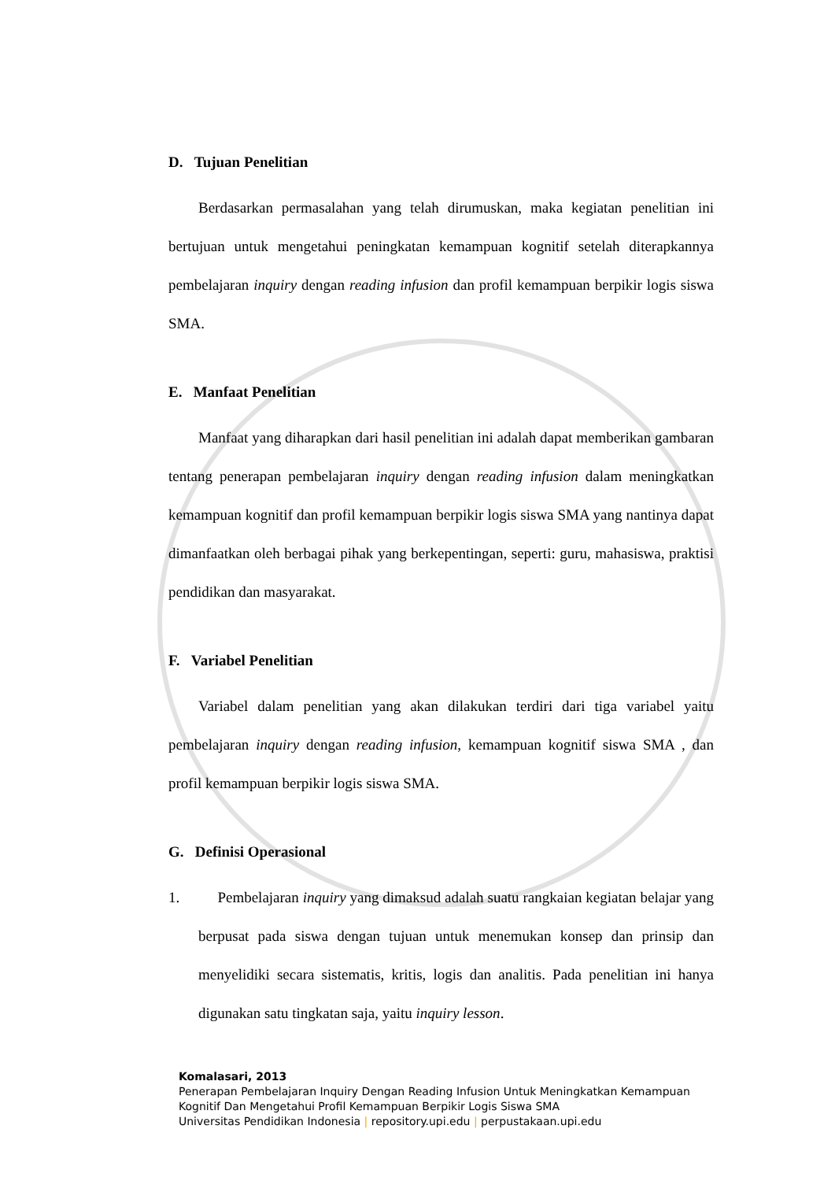D. Tujuan Penelitian
Berdasarkan permasalahan yang telah dirumuskan, maka kegiatan penelitian ini bertujuan untuk mengetahui peningkatan kemampuan kognitif setelah diterapkannya pembelajaran inquiry dengan reading infusion dan profil kemampuan berpikir logis siswa SMA.
E. Manfaat Penelitian
Manfaat yang diharapkan dari hasil penelitian ini adalah dapat memberikan gambaran tentang penerapan pembelajaran inquiry dengan reading infusion dalam meningkatkan kemampuan kognitif dan profil kemampuan berpikir logis siswa SMA yang nantinya dapat dimanfaatkan oleh berbagai pihak yang berkepentingan, seperti: guru, mahasiswa, praktisi pendidikan dan masyarakat.
F. Variabel Penelitian
Variabel dalam penelitian yang akan dilakukan terdiri dari tiga variabel yaitu pembelajaran inquiry dengan reading infusion, kemampuan kognitif siswa SMA , dan profil kemampuan berpikir logis siswa SMA.
G. Definisi Operasional
1. Pembelajaran inquiry yang dimaksud adalah suatu rangkaian kegiatan belajar yang berpusat pada siswa dengan tujuan untuk menemukan konsep dan prinsip dan menyelidiki secara sistematis, kritis, logis dan analitis. Pada penelitian ini hanya digunakan satu tingkatan saja, yaitu inquiry lesson.
Komalasari, 2013
Penerapan Pembelajaran Inquiry Dengan Reading Infusion Untuk Meningkatkan Kemampuan Kognitif Dan Mengetahui Profil Kemampuan Berpikir Logis Siswa SMA
Universitas Pendidikan Indonesia | repository.upi.edu | perpustakaan.upi.edu